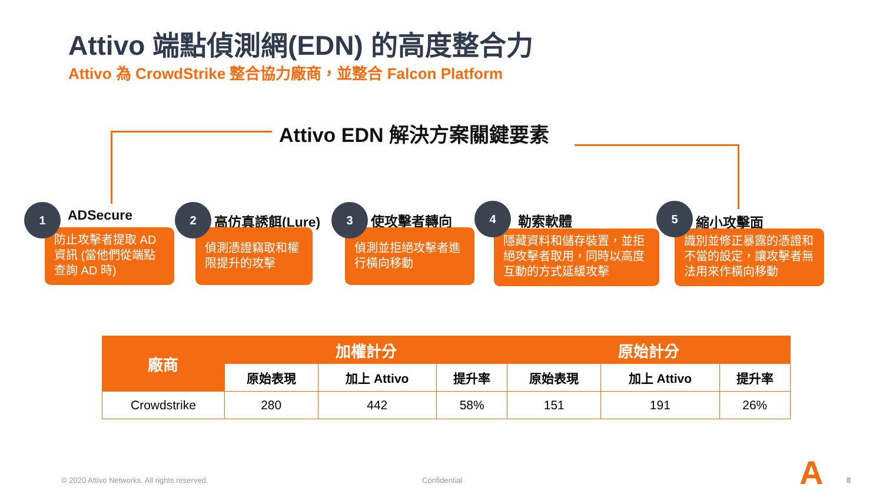Attivo 端點偵測網(EDN) 的高度整合力
Attivo 為 CrowdStrike 整合協力廠商，並整合 Falcon Platform
Attivo EDN 解決方案關鍵要素
1 ADSecure
防止攻擊者提取 AD 資訊 (當他們從端點查詢 AD 時)
2
高仿真誘餌(Lure)
偵測憑證竊取和權限提升的攻擊
3
使攻擊者轉向
偵測並拒絕攻擊者進行橫向移動
4
勒索軟體
隱藏資料和儲存裝置，並拒絕攻擊者取用，同時以高度互動的方式延緩攻擊
5
縮小攻擊面
識別並修正暴露的憑證和不當的設定，讓攻擊者無法用來作橫向移動
| 廠商 | 加權計分 | | | 原始計分 | | |
| --- | --- | --- | --- | --- | --- | --- |
| | 原始表現 | 加上 Attivo | 提升率 | 原始表現 | 加上 Attivo | 提升率 |
| Crowdstrike | 280 | 442 | 58% | 151 | 191 | 26% |
© 2020 Attivo Networks. All rights reserved.
Confidential A 8